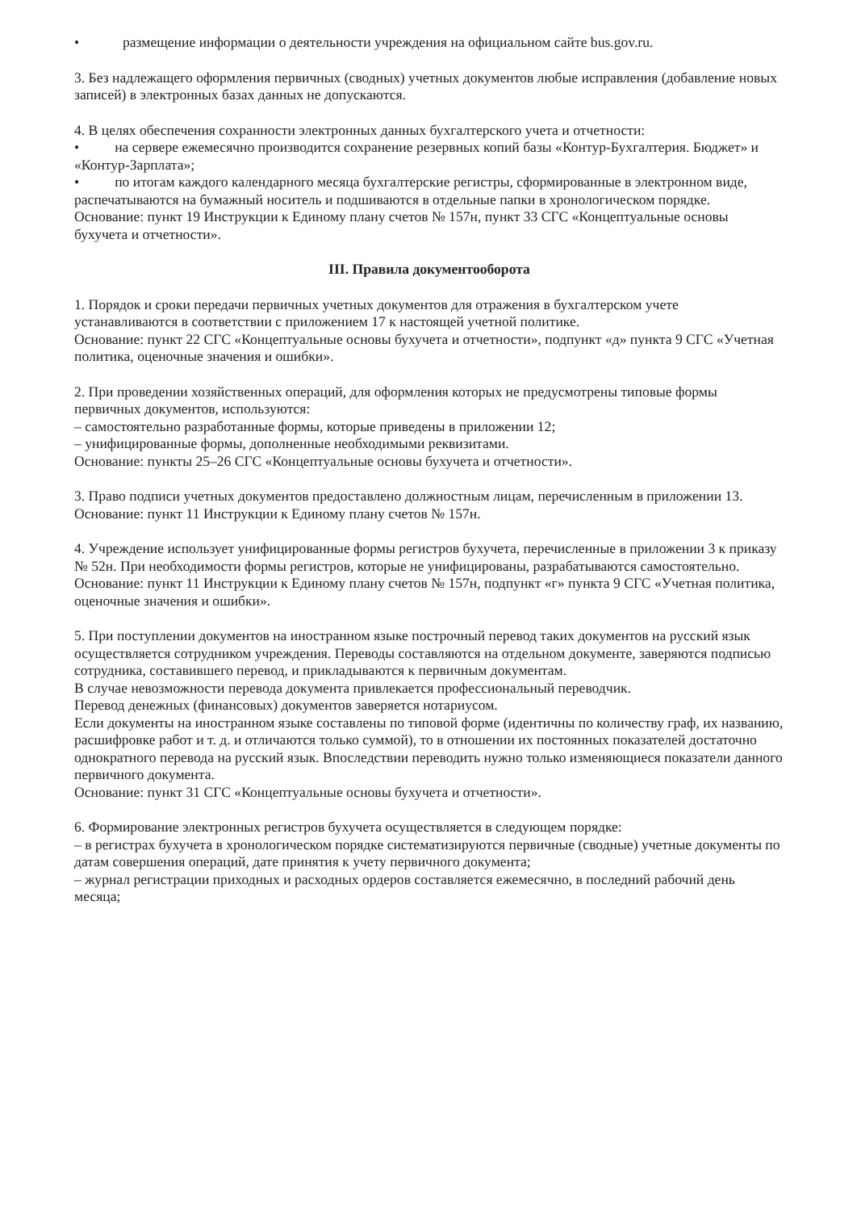• размещение информации о деятельности учреждения на официальном сайте bus.gov.ru.
3. Без надлежащего оформления первичных (сводных) учетных документов любые исправления (добавление новых записей) в электронных базах данных не допускаются.
4. В целях обеспечения сохранности электронных данных бухгалтерского учета и отчетности:
• на сервере ежемесячно производится сохранение резервных копий базы «Контур-Бухгалтерия. Бюджет» и «Контур-Зарплата»;
• по итогам каждого календарного месяца бухгалтерские регистры, сформированные в электронном виде, распечатываются на бумажный носитель и подшиваются в отдельные папки в хронологическом порядке.
Основание: пункт 19 Инструкции к Единому плану счетов № 157н, пункт 33 СГС «Концептуальные основы бухучета и отчетности».
III. Правила документооборота
1. Порядок и сроки передачи первичных учетных документов для отражения в бухгалтерском учете устанавливаются в соответствии с приложением 17 к настоящей учетной политике.
Основание: пункт 22 СГС «Концептуальные основы бухучета и отчетности», подпункт «д» пункта 9 СГС «Учетная политика, оценочные значения и ошибки».
2. При проведении хозяйственных операций, для оформления которых не предусмотрены типовые формы первичных документов, используются:
– самостоятельно разработанные формы, которые приведены в приложении 12;
– унифицированные формы, дополненные необходимыми реквизитами.
Основание: пункты 25–26 СГС «Концептуальные основы бухучета и отчетности».
3. Право подписи учетных документов предоставлено должностным лицам, перечисленным в приложении 13.
Основание: пункт 11 Инструкции к Единому плану счетов № 157н.
4. Учреждение использует унифицированные формы регистров бухучета, перечисленные в приложении 3 к приказу № 52н. При необходимости формы регистров, которые не унифицированы, разрабатываются самостоятельно.
Основание: пункт 11 Инструкции к Единому плану счетов № 157н, подпункт «г» пункта 9 СГС «Учетная политика, оценочные значения и ошибки».
5. При поступлении документов на иностранном языке построчный перевод таких документов на русский язык осуществляется сотрудником учреждения. Переводы составляются на отдельном документе, заверяются подписью сотрудника, составившего перевод, и прикладываются к первичным документам.
В случае невозможности перевода документа привлекается профессиональный переводчик.
Перевод денежных (финансовых) документов заверяется нотариусом.
Если документы на иностранном языке составлены по типовой форме (идентичны по количеству граф, их названию, расшифровке работ и т. д. и отличаются только суммой), то в отношении их постоянных показателей достаточно однократного перевода на русский язык. Впоследствии переводить нужно только изменяющиеся показатели данного первичного документа.
Основание: пункт 31 СГС «Концептуальные основы бухучета и отчетности».
6. Формирование электронных регистров бухучета осуществляется в следующем порядке:
– в регистрах бухучета в хронологическом порядке систематизируются первичные (сводные) учетные документы по датам совершения операций, дате принятия к учету первичного документа;
– журнал регистрации приходных и расходных ордеров составляется ежемесячно, в последний рабочий день месяца;